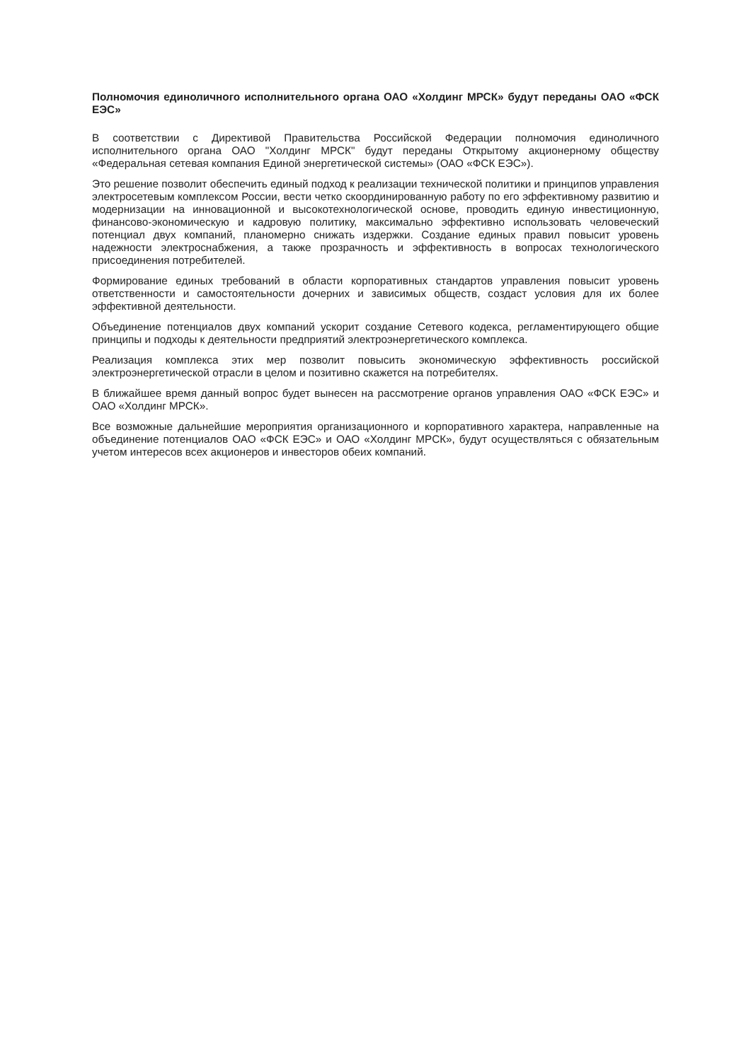Полномочия единоличного исполнительного органа ОАО «Холдинг МРСК» будут переданы ОАО «ФСК ЕЭС»
В соответствии с Директивой Правительства Российской Федерации полномочия единоличного исполнительного органа ОАО "Холдинг МРСК" будут переданы Открытому акционерному обществу «Федеральная сетевая компания Единой энергетической системы» (ОАО «ФСК ЕЭС»).
Это решение позволит обеспечить единый подход к реализации технической политики и принципов управления электросетевым комплексом России, вести четко скоординированную работу по его эффективному развитию и модернизации на инновационной и высокотехнологической основе, проводить единую инвестиционную, финансово-экономическую и кадровую политику, максимально эффективно использовать человеческий потенциал двух компаний, планомерно снижать издержки. Создание единых правил повысит уровень надежности электроснабжения, а также прозрачность и эффективность в вопросах технологического присоединения потребителей.
Формирование единых требований в области корпоративных стандартов управления повысит уровень ответственности и самостоятельности дочерних и зависимых обществ, создаст условия для их более эффективной деятельности.
Объединение потенциалов двух компаний ускорит создание Сетевого кодекса, регламентирующего общие принципы и подходы к деятельности предприятий электроэнергетического комплекса.
Реализация комплекса этих мер позволит повысить экономическую эффективность российской электроэнергетической отрасли в целом и позитивно скажется на потребителях.
В ближайшее время данный вопрос будет вынесен на рассмотрение органов управления ОАО «ФСК ЕЭС» и ОАО «Холдинг МРСК».
Все возможные дальнейшие мероприятия организационного и корпоративного характера, направленные на объединение потенциалов ОАО «ФСК ЕЭС» и ОАО «Холдинг МРСК», будут осуществляться с обязательным учетом интересов всех акционеров и инвесторов обеих компаний.